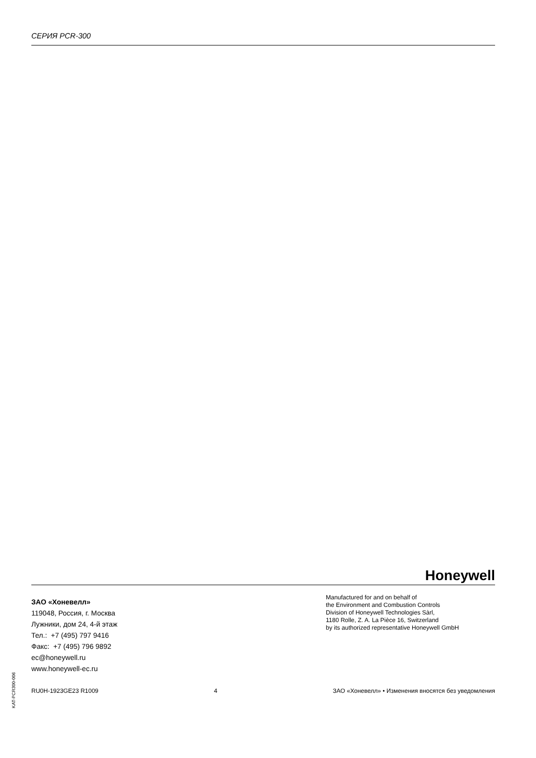СЕРИЯ PCR-300
Honeywell
ЗАО «Хоневелл»
119048, Россия, г. Москва
Лужники, дом 24, 4-й этаж
Тел.: +7 (495) 797 9416
Факс: +7 (495) 796 9892
ec@honeywell.ru
www.honeywell-ec.ru
Manufactured for and on behalf of
the Environment and Combustion Controls
Division of Honeywell Technologies Sàrl,
1180 Rolle, Z. A. La Pièce 16, Switzerland
by its authorized representative Honeywell GmbH
KAT-PCR300-006
RU0H-1923GE23 R1009 4 ЗАО «Хоневелл» • Изменения вносятся без уведомления